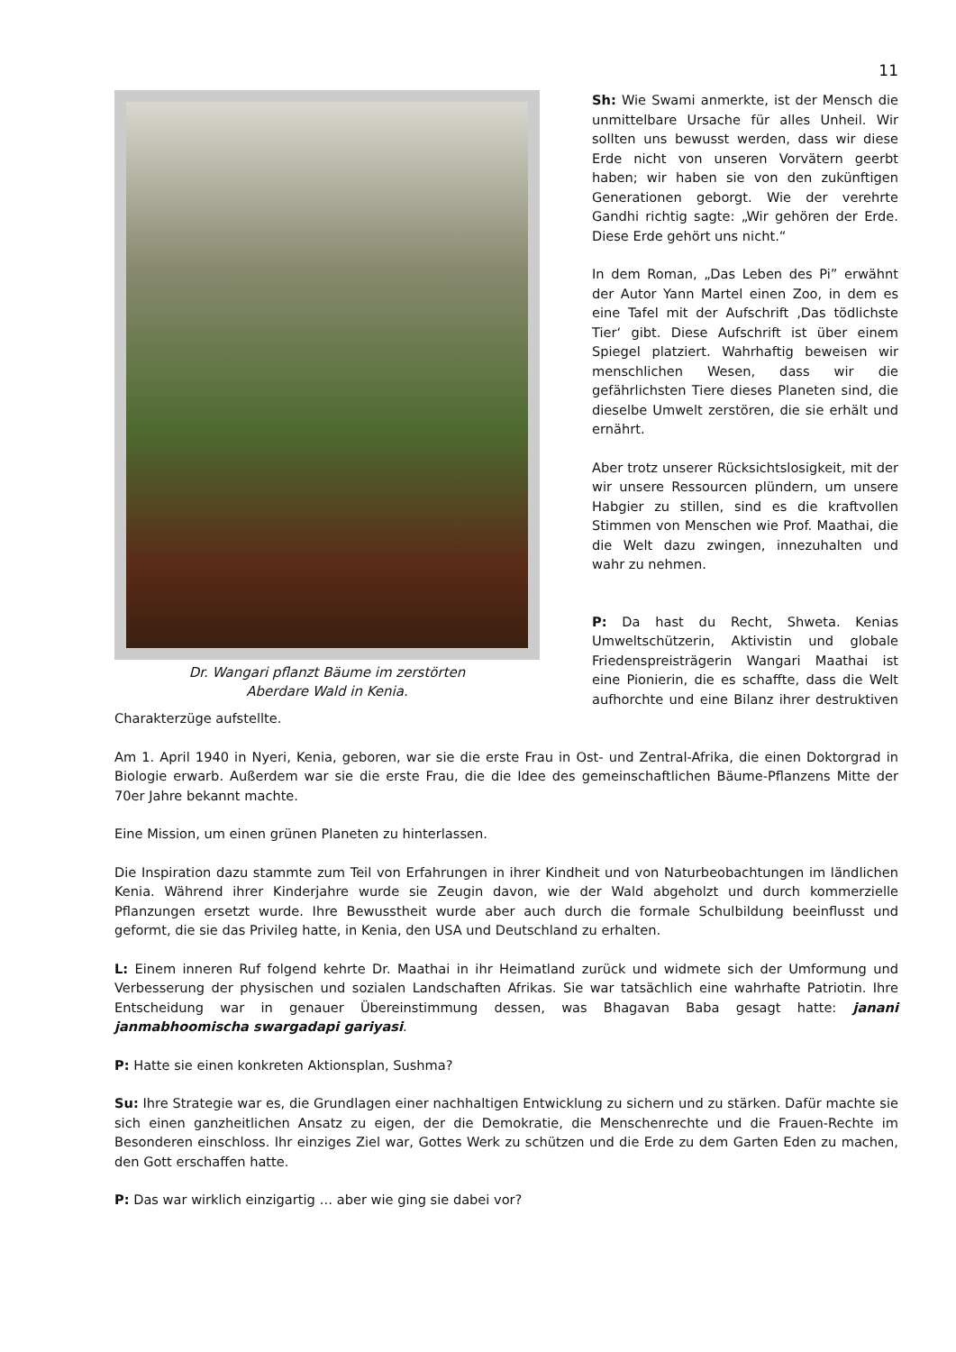11
Dr. Wangari pflanzt Bäume im zerstörten
Aberdare Wald in Kenia.
Sh: Wie Swami anmerkte, ist der Mensch die unmittelbare Ursache für alles Unheil. Wir sollten uns bewusst werden, dass wir diese Erde nicht von unseren Vorvätern geerbt haben; wir haben sie von den zukünftigen Generationen geborgt. Wie der verehrte Gandhi richtig sagte: „Wir gehören der Erde. Diese Erde gehört uns nicht.“
In dem Roman, „Das Leben des Pi” erwähnt der Autor Yann Martel einen Zoo, in dem es eine Tafel mit der Aufschrift ‚Das tödlichste Tier‘ gibt. Diese Aufschrift ist über einem Spiegel platziert. Wahrhaftig beweisen wir menschlichen Wesen, dass wir die gefährlichsten Tiere dieses Planeten sind, die dieselbe Umwelt zerstören, die sie erhält und ernährt.
Aber trotz unserer Rücksichtslosigkeit, mit der wir unsere Ressourcen plündern, um unsere Habgier zu stillen, sind es die kraftvollen Stimmen von Menschen wie Prof. Maathai, die die Welt dazu zwingen, innezuhalten und wahr zu nehmen.
P: Da hast du Recht, Shweta. Kenias Umweltschützerin, Aktivistin und globale Friedenspreisträgerin Wangari Maathai ist eine Pionierin, die es schaffte, dass die Welt aufhorchte und eine Bilanz ihrer destruktiven Charakterzüge aufstellte.
Am 1. April 1940 in Nyeri, Kenia, geboren, war sie die erste Frau in Ost- und Zentral-Afrika, die einen Doktorgrad in Biologie erwarb. Außerdem war sie die erste Frau, die die Idee des gemeinschaftlichen Bäume-Pflanzens Mitte der 70er Jahre bekannt machte.
Eine Mission, um einen grünen Planeten zu hinterlassen.
Die Inspiration dazu stammte zum Teil von Erfahrungen in ihrer Kindheit und von Naturbeobachtungen im ländlichen Kenia. Während ihrer Kinderjahre wurde sie Zeugin davon, wie der Wald abgeholzt und durch kommerzielle Pflanzungen ersetzt wurde. Ihre Bewusstheit wurde aber auch durch die formale Schulbildung beeinflusst und geformt, die sie das Privileg hatte, in Kenia, den USA und Deutschland zu erhalten.
L: Einem inneren Ruf folgend kehrte Dr. Maathai in ihr Heimatland zurück und widmete sich der Umformung und Verbesserung der physischen und sozialen Landschaften Afrikas. Sie war tatsächlich eine wahrhafte Patriotin. Ihre Entscheidung war in genauer Übereinstimmung dessen, was Bhagavan Baba gesagt hatte: janani janmabhoomischa swargadapi gariyasi.
P: Hatte sie einen konkreten Aktionsplan, Sushma?
Su: Ihre Strategie war es, die Grundlagen einer nachhaltigen Entwicklung zu sichern und zu stärken. Dafür machte sie sich einen ganzheitlichen Ansatz zu eigen, der die Demokratie, die Menschenrechte und die Frauen-Rechte im Besonderen einschloss. Ihr einziges Ziel war, Gottes Werk zu schützen und die Erde zu dem Garten Eden zu machen, den Gott erschaffen hatte.
P: Das war wirklich einzigartig … aber wie ging sie dabei vor?